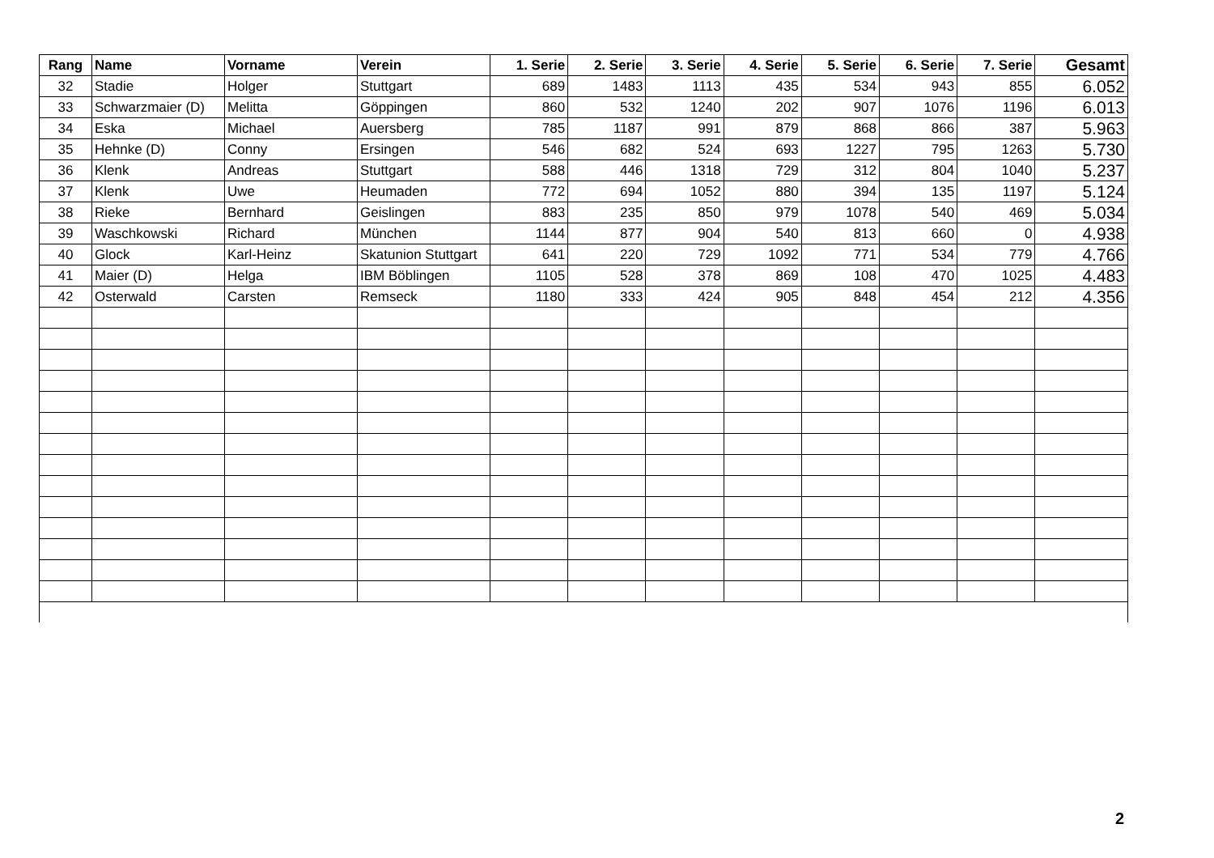| Rang | Name | Vorname | Verein | 1. Serie | 2. Serie | 3. Serie | 4. Serie | 5. Serie | 6. Serie | 7. Serie | Gesamt |
| --- | --- | --- | --- | --- | --- | --- | --- | --- | --- | --- | --- |
| 32 | Stadie | Holger | Stuttgart | 689 | 1483 | 1113 | 435 | 534 | 943 | 855 | 6.052 |
| 33 | Schwarzmaier (D) | Melitta | Göppingen | 860 | 532 | 1240 | 202 | 907 | 1076 | 1196 | 6.013 |
| 34 | Eska | Michael | Auersberg | 785 | 1187 | 991 | 879 | 868 | 866 | 387 | 5.963 |
| 35 | Hehnke (D) | Conny | Ersingen | 546 | 682 | 524 | 693 | 1227 | 795 | 1263 | 5.730 |
| 36 | Klenk | Andreas | Stuttgart | 588 | 446 | 1318 | 729 | 312 | 804 | 1040 | 5.237 |
| 37 | Klenk | Uwe | Heumaden | 772 | 694 | 1052 | 880 | 394 | 135 | 1197 | 5.124 |
| 38 | Rieke | Bernhard | Geislingen | 883 | 235 | 850 | 979 | 1078 | 540 | 469 | 5.034 |
| 39 | Waschkowski | Richard | München | 1144 | 877 | 904 | 540 | 813 | 660 | 0 | 4.938 |
| 40 | Glock | Karl-Heinz | Skatunion Stuttgart | 641 | 220 | 729 | 1092 | 771 | 534 | 779 | 4.766 |
| 41 | Maier (D) | Helga | IBM Böblingen | 1105 | 528 | 378 | 869 | 108 | 470 | 1025 | 4.483 |
| 42 | Osterwald | Carsten | Remseck | 1180 | 333 | 424 | 905 | 848 | 454 | 212 | 4.356 |
2